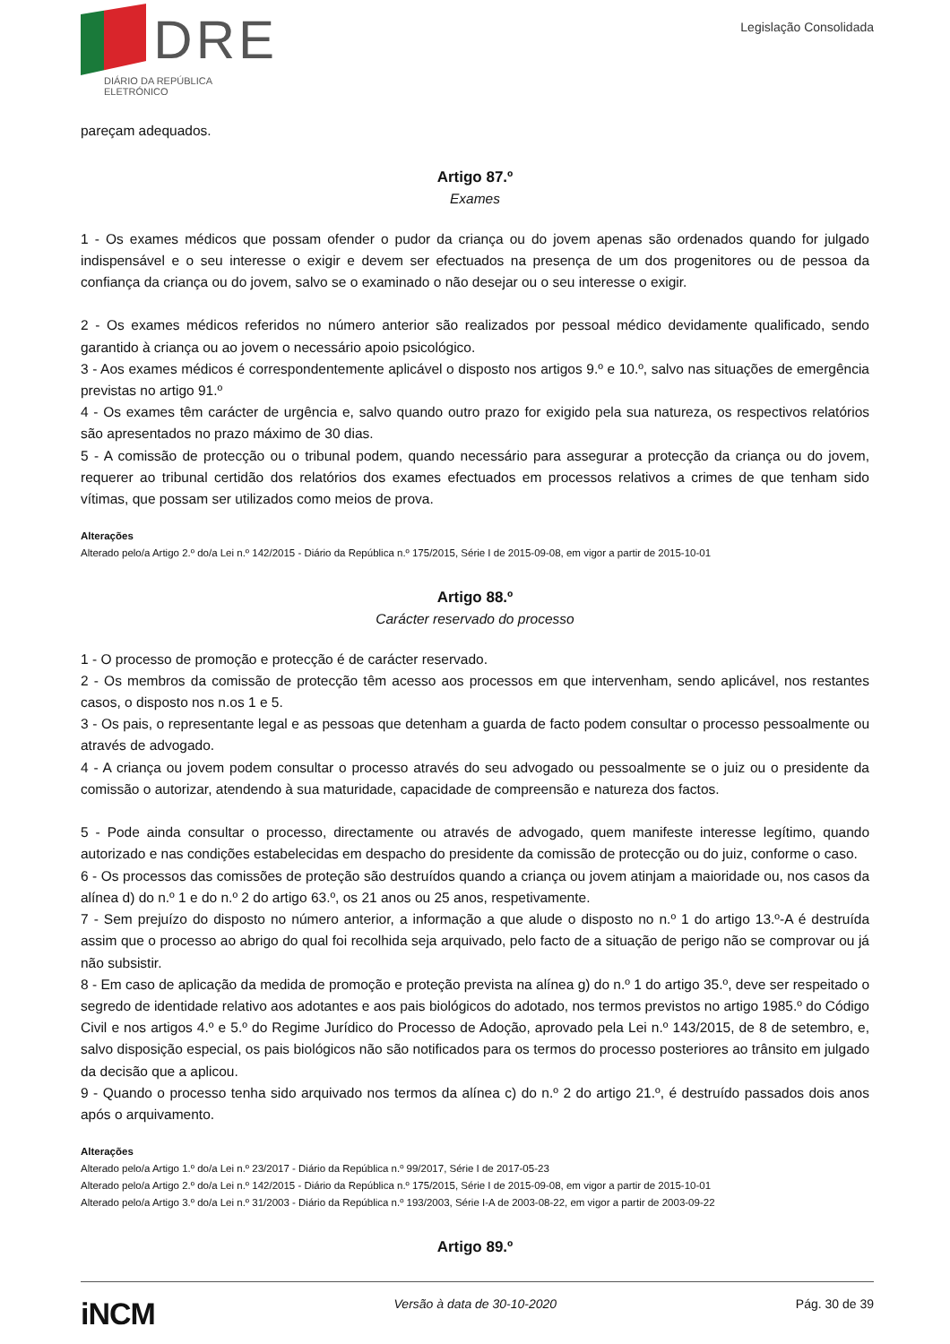DRE
DIÁRIO DA REPÚBLICA ELETRÓNICO
Legislação Consolidada
pareçam adequados.
Artigo 87.º
Exames
1 - Os exames médicos que possam ofender o pudor da criança ou do jovem apenas são ordenados quando for julgado indispensável e o seu interesse o exigir e devem ser efectuados na presença de um dos progenitores ou de pessoa da confiança da criança ou do jovem, salvo se o examinado o não desejar ou o seu interesse o exigir.
2 - Os exames médicos referidos no número anterior são realizados por pessoal médico devidamente qualificado, sendo garantido à criança ou ao jovem o necessário apoio psicológico.
3 - Aos exames médicos é correspondentemente aplicável o disposto nos artigos 9.º e 10.º, salvo nas situações de emergência previstas no artigo 91.º
4 - Os exames têm carácter de urgência e, salvo quando outro prazo for exigido pela sua natureza, os respectivos relatórios são apresentados no prazo máximo de 30 dias.
5 - A comissão de protecção ou o tribunal podem, quando necessário para assegurar a protecção da criança ou do jovem, requerer ao tribunal certidão dos relatórios dos exames efectuados em processos relativos a crimes de que tenham sido vítimas, que possam ser utilizados como meios de prova.
Alterações
Alterado pelo/a Artigo 2.º do/a Lei n.º 142/2015 - Diário da República n.º 175/2015, Série I de 2015-09-08, em vigor a partir de 2015-10-01
Artigo 88.º
Carácter reservado do processo
1 - O processo de promoção e protecção é de carácter reservado.
2 - Os membros da comissão de protecção têm acesso aos processos em que intervenham, sendo aplicável, nos restantes casos, o disposto nos n.os 1 e 5.
3 - Os pais, o representante legal e as pessoas que detenham a guarda de facto podem consultar o processo pessoalmente ou através de advogado.
4 - A criança ou jovem podem consultar o processo através do seu advogado ou pessoalmente se o juiz ou o presidente da comissão o autorizar, atendendo à sua maturidade, capacidade de compreensão e natureza dos factos.
5 - Pode ainda consultar o processo, directamente ou através de advogado, quem manifeste interesse legítimo, quando autorizado e nas condições estabelecidas em despacho do presidente da comissão de protecção ou do juiz, conforme o caso.
6 - Os processos das comissões de proteção são destruídos quando a criança ou jovem atinjam a maioridade ou, nos casos da alínea d) do n.º 1 e do n.º 2 do artigo 63.º, os 21 anos ou 25 anos, respetivamente.
7 - Sem prejuízo do disposto no número anterior, a informação a que alude o disposto no n.º 1 do artigo 13.º-A é destruída assim que o processo ao abrigo do qual foi recolhida seja arquivado, pelo facto de a situação de perigo não se comprovar ou já não subsistir.
8 - Em caso de aplicação da medida de promoção e proteção prevista na alínea g) do n.º 1 do artigo 35.º, deve ser respeitado o segredo de identidade relativo aos adotantes e aos pais biológicos do adotado, nos termos previstos no artigo 1985.º do Código Civil e nos artigos 4.º e 5.º do Regime Jurídico do Processo de Adoção, aprovado pela Lei n.º 143/2015, de 8 de setembro, e, salvo disposição especial, os pais biológicos não são notificados para os termos do processo posteriores ao trânsito em julgado da decisão que a aplicou.
9 - Quando o processo tenha sido arquivado nos termos da alínea c) do n.º 2 do artigo 21.º, é destruído passados dois anos após o arquivamento.
Alterações
Alterado pelo/a Artigo 1.º do/a Lei n.º 23/2017 - Diário da República n.º 99/2017, Série I de 2017-05-23
Alterado pelo/a Artigo 2.º do/a Lei n.º 142/2015 - Diário da República n.º 175/2015, Série I de 2015-09-08, em vigor a partir de 2015-10-01
Alterado pelo/a Artigo 3.º do/a Lei n.º 31/2003 - Diário da República n.º 193/2003, Série I-A de 2003-08-22, em vigor a partir de 2003-09-22
Artigo 89.º
iNCM Versão à data de 30-10-2020 Pág. 30 de 39